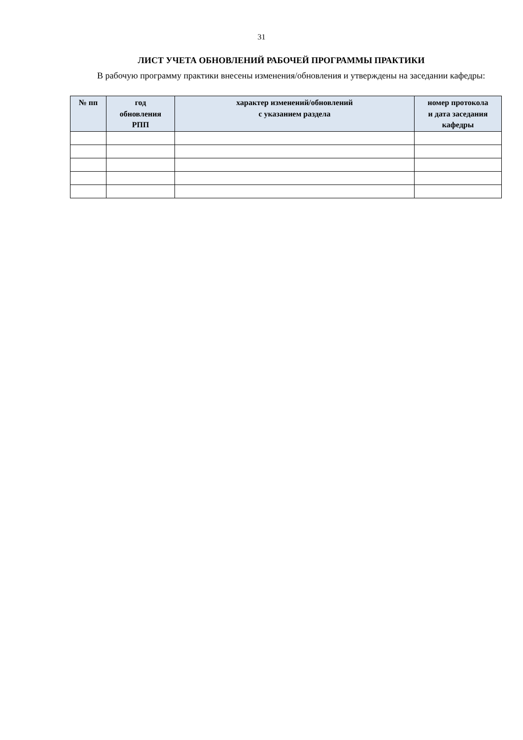31
ЛИСТ УЧЕТА ОБНОВЛЕНИЙ РАБОЧЕЙ ПРОГРАММЫ ПРАКТИКИ
В рабочую программу практики внесены изменения/обновления и утверждены на заседании кафедры:
| № пп | год обновления РПП | характер изменений/обновлений с указанием раздела | номер протокола и дата заседания кафедры |
| --- | --- | --- | --- |